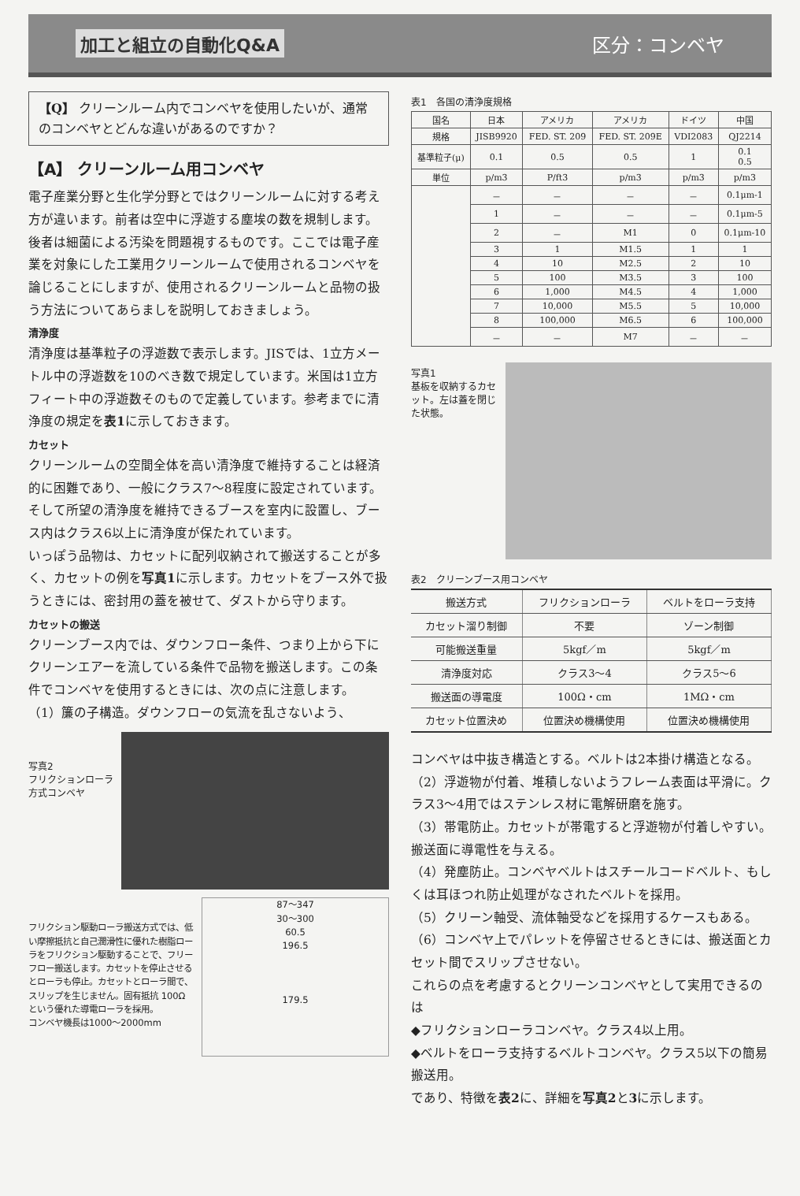加工と組立の自動化Q&A 区分：コンベヤ
【Q】 クリーンルーム内でコンベヤを使用したいが、通常のコンベヤとどんな違いがあるのですか？
【A】 クリーンルーム用コンベヤ
電子産業分野と生化学分野とではクリーンルームに対する考え方が違います。前者は空中に浮遊する塵埃の数を規制します。後者は細菌による汚染を問題視するものです。ここでは電子産業を対象にした工業用クリーンルームで使用されるコンベヤを論じることにしますが、使用されるクリーンルームと品物の扱う方法についてあらましを説明しておきましょう。
清浄度
清浄度は基準粒子の浮遊数で表示します。JISでは、1立方メートル中の浮遊数を10のべき数で規定しています。米国は1立方フィート中の浮遊数そのもので定義しています。参考までに清浄度の規定を表1に示しておきます。
カセット
クリーンルームの空間全体を高い清浄度で維持することは経済的に困難であり、一般にクラス7～8程度に設定されています。そして所望の清浄度を維持できるブースを室内に設置し、ブース内はクラス6以上に清浄度が保たれています。
いっぽう品物は、カセットに配列収納されて搬送することが多く、カセットの例を写真1に示します。カセットをブース外で扱うときには、密封用の蓋を被せて、ダストから守ります。
カセットの搬送
クリーンブース内では、ダウンフロー条件、つまり上から下にクリーンエアーを流している条件で品物を搬送します。この条件でコンベヤを使用するときには、次の点に注意します。
（1）簾の子構造。ダウンフローの気流を乱さないよう、
写真2
フリクションローラ方式コンベヤ
フリクション駆動ローラ搬送方式では、低い摩擦抵抗と自己潤滑性に優れた樹脂ローラをフリクション駆動することで、フリーフロー搬送します。カセットを停止させるとローラも停止。カセットとローラ間で、スリップを生じません。固有抵抗 100Ωという優れた導電ローラを採用。
コンベヤ機長は1000～2000mm
87～347
30～300
60.5
196.5
179.5
表1　各国の清浄度規格
| 国名 | 日本 | アメリカ | アメリカ | ドイツ | 中国 |
| --- | --- | --- | --- | --- | --- |
| 規格 | JISB9920 | FED. ST. 209 | FED. ST. 209E | VDI2083 | QJ2214 |
| 基準粒子(μ) | 0.1 | 0.5 | 0.5 | 1 | 0.1 0.5 |
| 単位 | p/m3 | P/ft3 | p/m3 | p/m3 | p/m3 |
| | － | － | － | － | 0.1μm-1 |
| | 1 | － | － | － | 0.1μm-5 |
| | 2 | － | M1 | 0 | 0.1μm-10 |
| | 3 | 1 | M1.5 | 1 | 1 |
| | 4 | 10 | M2.5 | 2 | 10 |
| | 5 | 100 | M3.5 | 3 | 100 |
| | 6 | 1,000 | M4.5 | 4 | 1,000 |
| | 7 | 10,000 | M5.5 | 5 | 10,000 |
| | 8 | 100,000 | M6.5 | 6 | 100,000 |
| | － | － | M7 | － | － |
写真1
基板を収納するカセット。左は蓋を閉じた状態。
表2　クリーンブース用コンベヤ
| 搬送方式 | フリクションローラ | ベルトをローラ支持 |
| --- | --- | --- |
| カセット溜り制御 | 不要 | ゾーン制御 |
| 可能搬送重量 | 5kgf／m | 5kgf／m |
| 清浄度対応 | クラス3～4 | クラス5～6 |
| 搬送面の導電度 | 100Ω・cm | 1MΩ・cm |
| カセット位置決め | 位置決め機構使用 | 位置決め機構使用 |
コンベヤは中抜き構造とする。ベルトは2本掛け構造となる。
（2）浮遊物が付着、堆積しないようフレーム表面は平滑に。クラス3～4用ではステンレス材に電解研磨を施す。
（3）帯電防止。カセットが帯電すると浮遊物が付着しやすい。搬送面に導電性を与える。
（4）発塵防止。コンベヤベルトはスチールコードベルト、もしくは耳ほつれ防止処理がなされたベルトを採用。
（5）クリーン軸受、流体軸受などを採用するケースもある。
（6）コンベヤ上でパレットを停留させるときには、搬送面とカセット間でスリップさせない。
これらの点を考慮するとクリーンコンベヤとして実用できるのは
◆フリクションローラコンベヤ。クラス4以上用。
◆ベルトをローラ支持するベルトコンベヤ。クラス5以下の簡易搬送用。
であり、特徴を表2に、詳細を写真2と3に示します。